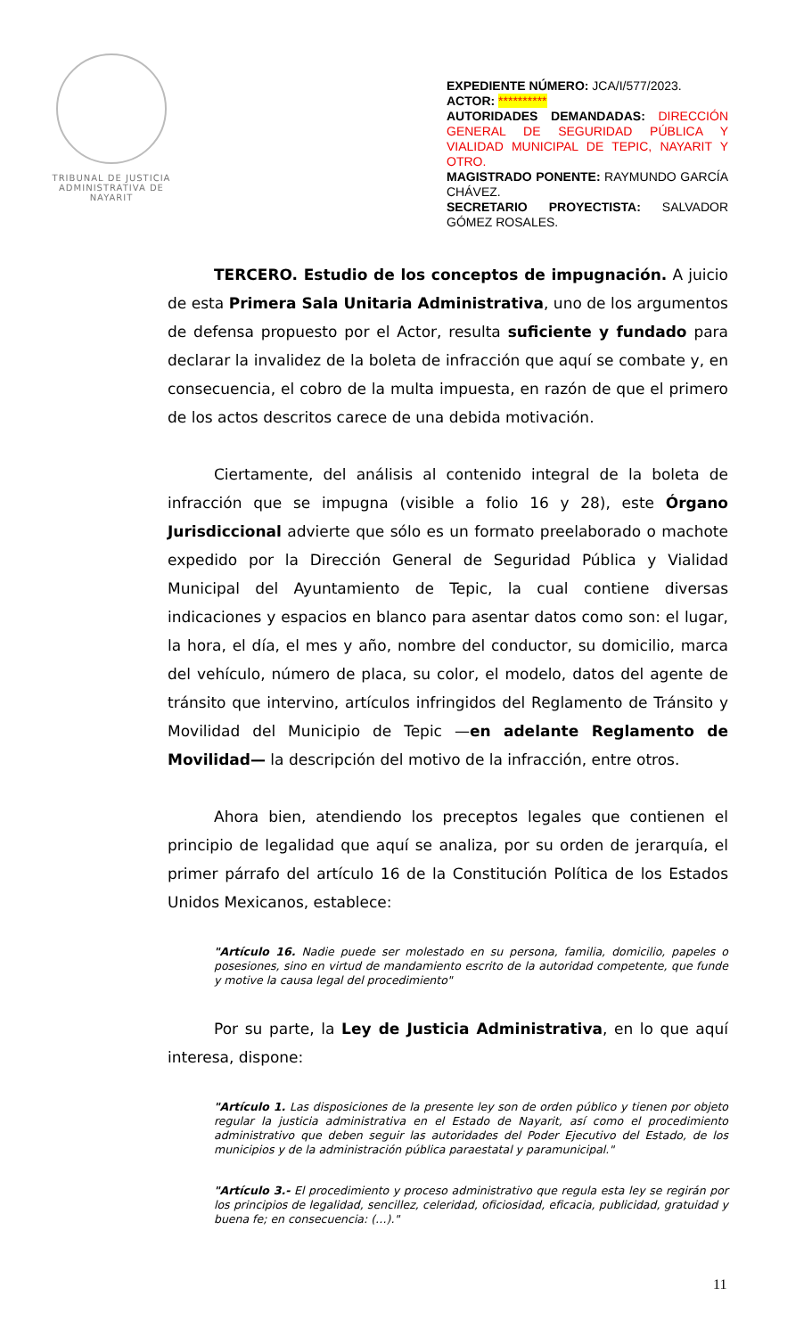TRIBUNAL DE JUSTICIA
ADMINISTRATIVA DE NAYARIT
EXPEDIENTE NÚMERO: JCA/I/577/2023.
ACTOR: **********
AUTORIDADES DEMANDADAS: DIRECCIÓN GENERAL DE SEGURIDAD PÚBLICA Y VIALIDAD MUNICIPAL DE TEPIC, NAYARIT Y OTRO.
MAGISTRADO PONENTE: RAYMUNDO GARCÍA CHÁVEZ.
SECRETARIO PROYECTISTA: SALVADOR GÓMEZ ROSALES.
TERCERO. Estudio de los conceptos de impugnación. A juicio de esta Primera Sala Unitaria Administrativa, uno de los argumentos de defensa propuesto por el Actor, resulta suficiente y fundado para declarar la invalidez de la boleta de infracción que aquí se combate y, en consecuencia, el cobro de la multa impuesta, en razón de que el primero de los actos descritos carece de una debida motivación.
Ciertamente, del análisis al contenido integral de la boleta de infracción que se impugna (visible a folio 16 y 28), este Órgano Jurisdiccional advierte que sólo es un formato preelaborado o machote expedido por la Dirección General de Seguridad Pública y Vialidad Municipal del Ayuntamiento de Tepic, la cual contiene diversas indicaciones y espacios en blanco para asentar datos como son: el lugar, la hora, el día, el mes y año, nombre del conductor, su domicilio, marca del vehículo, número de placa, su color, el modelo, datos del agente de tránsito que intervino, artículos infringidos del Reglamento de Tránsito y Movilidad del Municipio de Tepic —en adelante Reglamento de Movilidad— la descripción del motivo de la infracción, entre otros.
Ahora bien, atendiendo los preceptos legales que contienen el principio de legalidad que aquí se analiza, por su orden de jerarquía, el primer párrafo del artículo 16 de la Constitución Política de los Estados Unidos Mexicanos, establece:
"Artículo 16. Nadie puede ser molestado en su persona, familia, domicilio, papeles o posesiones, sino en virtud de mandamiento escrito de la autoridad competente, que funde y motive la causa legal del procedimiento"
Por su parte, la Ley de Justicia Administrativa, en lo que aquí interesa, dispone:
"Artículo 1. Las disposiciones de la presente ley son de orden público y tienen por objeto regular la justicia administrativa en el Estado de Nayarit, así como el procedimiento administrativo que deben seguir las autoridades del Poder Ejecutivo del Estado, de los municipios y de la administración pública paraestatal y paramunicipal."
"Artículo 3.- El procedimiento y proceso administrativo que regula esta ley se regirán por los principios de legalidad, sencillez, celeridad, oficiosidad, eficacia, publicidad, gratuidad y buena fe; en consecuencia: (…)."
11